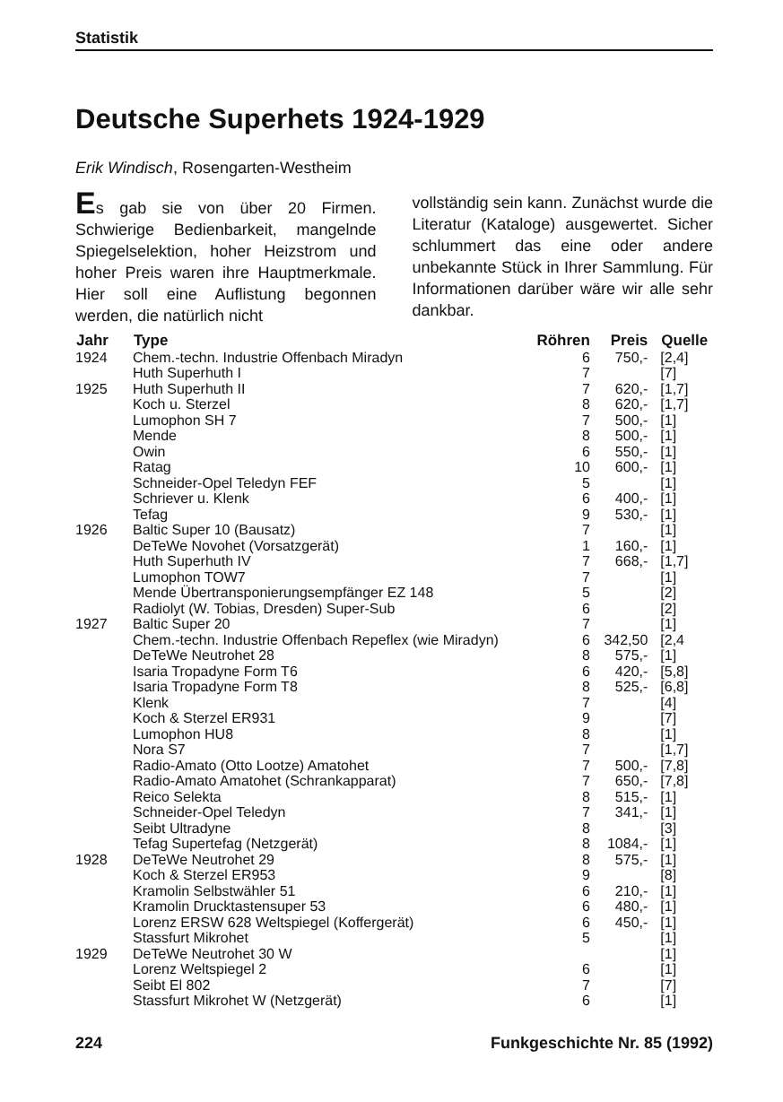Statistik
Deutsche Superhets 1924-1929
Erik Windisch, Rosengarten-Westheim
Es gab sie von über 20 Firmen. Schwierige Bedienbarkeit, mangelnde Spiegelselektion, hoher Heizstrom und hoher Preis waren ihre Hauptmerkmale. Hier soll eine Auflistung begonnen werden, die natürlich nicht
vollständig sein kann. Zunächst wurde die Literatur (Kataloge) ausgewertet. Sicher schlummert das eine oder andere unbekannte Stück in Ihrer Sammlung. Für Informationen darüber wäre wir alle sehr dankbar.
| Jahr | Type | Röhren | Preis | Quelle |
| --- | --- | --- | --- | --- |
| 1924 | Chem.-techn. Industrie Offenbach Miradyn | 6 | 750,- | [2,4] |
| | Huth Superhuth I | 7 | | [7] |
| 1925 | Huth Superhuth II | 7 | 620,- | [1,7] |
| | Koch u. Sterzel | 8 | 620,- | [1,7] |
| | Lumophon SH 7 | 7 | 500,- | [1] |
| | Mende | 8 | 500,- | [1] |
| | Owin | 6 | 550,- | [1] |
| | Ratag | 10 | 600,- | [1] |
| | Schneider-Opel Teledyn FEF | 5 | | [1] |
| | Schriever u. Klenk | 6 | 400,- | [1] |
| | Tefag | 9 | 530,- | [1] |
| 1926 | Baltic Super 10 (Bausatz) | 7 | | [1] |
| | DeTeWe Novohet (Vorsatzgerät) | 1 | 160,- | [1] |
| | Huth Superhuth IV | 7 | 668,- | [1,7] |
| | Lumophon TOW7 | 7 | | [1] |
| | Mende Übertransponierungsempfänger EZ 148 | 5 | | [2] |
| | Radiolyt (W. Tobias, Dresden) Super-Sub | 6 | | [2] |
| 1927 | Baltic Super 20 | 7 | | [1] |
| | Chem.-techn. Industrie Offenbach Repeflex (wie Miradyn) | 6 | 342,50 | [2,4 |
| | DeTeWe Neutrohet 28 | 8 | 575,- | [1] |
| | Isaria Tropadyne Form T6 | 6 | 420,- | [5,8] |
| | Isaria Tropadyne Form T8 | 8 | 525,- | [6,8] |
| | Klenk | 7 | | [4] |
| | Koch & Sterzel ER931 | 9 | | [7] |
| | Lumophon HU8 | 8 | | [1] |
| | Nora S7 | 7 | | [1,7] |
| | Radio-Amato (Otto Lootze) Amatohet | 7 | 500,- | [7,8] |
| | Radio-Amato Amatohet (Schrankapparat) | 7 | 650,- | [7,8] |
| | Reico Selekta | 8 | 515,- | [1] |
| | Schneider-Opel Teledyn | 7 | 341,- | [1] |
| | Seibt Ultradyne | 8 | | [3] |
| | Tefag Supertefag (Netzgerät) | 8 | 1084,- | [1] |
| 1928 | DeTeWe Neutrohet 29 | 8 | 575,- | [1] |
| | Koch & Sterzel ER953 | 9 | | [8] |
| | Kramolin Selbstwähler 51 | 6 | 210,- | [1] |
| | Kramolin Drucktastensuper 53 | 6 | 480,- | [1] |
| | Lorenz ERSW 628 Weltspiegel (Koffergerät) | 6 | 450,- | [1] |
| | Stassfurt Mikrohet | 5 | | [1] |
| 1929 | DeTeWe Neutrohet 30 W | | | [1] |
| | Lorenz Weltspiegel 2 | 6 | | [1] |
| | Seibt El 802 | 7 | | [7] |
| | Stassfurt Mikrohet W (Netzgerät) | 6 | | [1] |
224 Funkgeschichte Nr. 85 (1992)